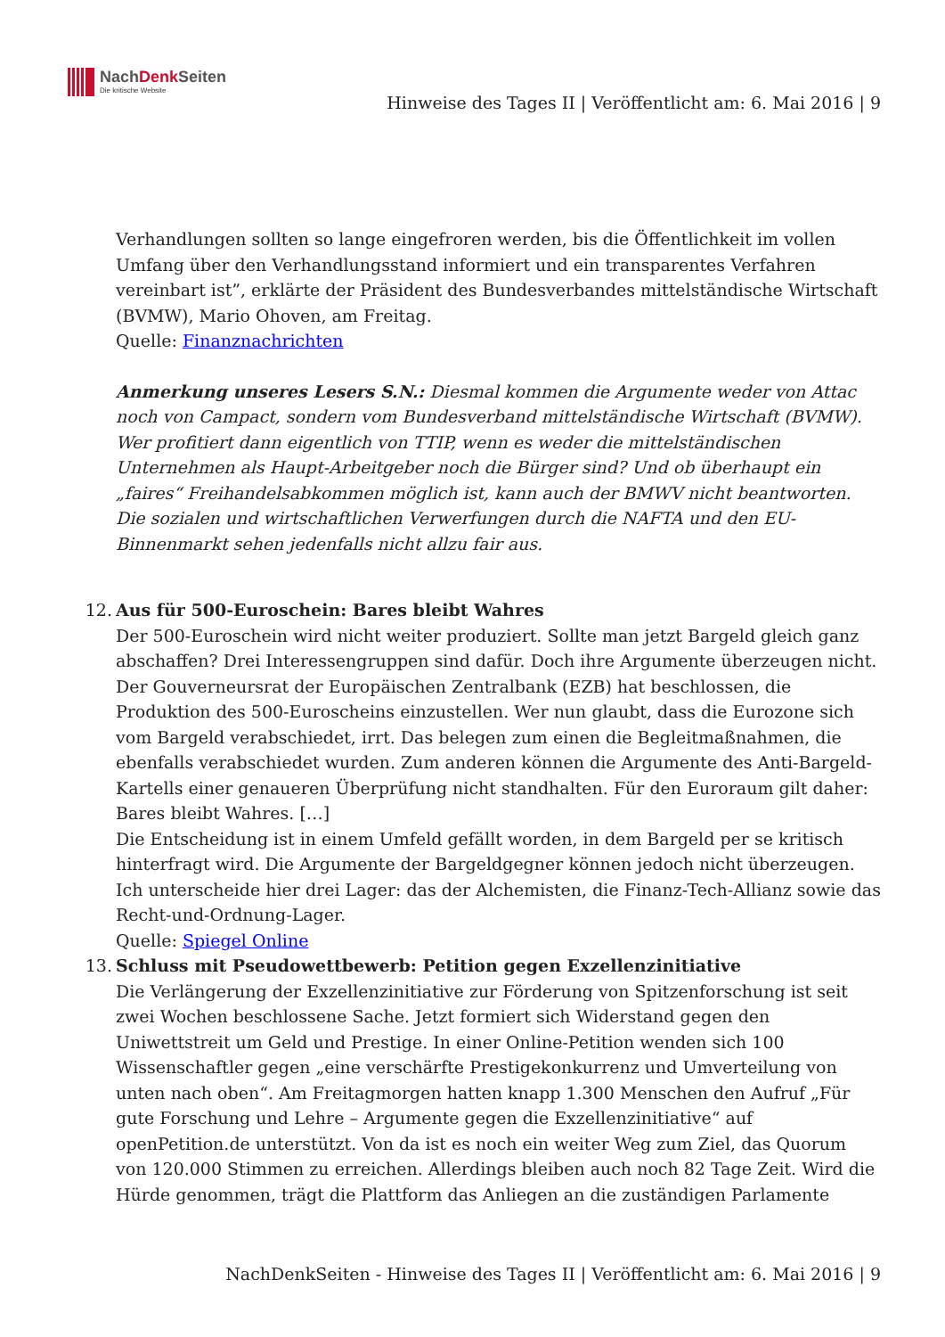NachDenk Seiten
Die kritische Website
Hinweise des Tages II | Veröffentlicht am: 6. Mai 2016 | 9
Verhandlungen sollten so lange eingefroren werden, bis die Öffentlichkeit im vollen Umfang über den Verhandlungsstand informiert und ein transparentes Verfahren vereinbart ist”, erklärte der Präsident des Bundesverbandes mittelständische Wirtschaft (BVMW), Mario Ohoven, am Freitag.
Quelle: Finanznachrichten
Anmerkung unseres Lesers S.N.: Diesmal kommen die Argumente weder von Attac noch von Campact, sondern vom Bundesverband mittelständische Wirtschaft (BVMW). Wer profitiert dann eigentlich von TTIP, wenn es weder die mittelständischen Unternehmen als Haupt-Arbeitgeber noch die Bürger sind? Und ob überhaupt ein „faires“ Freihandelsabkommen möglich ist, kann auch der BMWV nicht beantworten. Die sozialen und wirtschaftlichen Verwerfungen durch die NAFTA und den EU-Binnenmarkt sehen jedenfalls nicht allzu fair aus.
12. Aus für 500-Euroschein: Bares bleibt Wahres
Der 500-Euroschein wird nicht weiter produziert. Sollte man jetzt Bargeld gleich ganz abschaffen? Drei Interessengruppen sind dafür. Doch ihre Argumente überzeugen nicht. Der Gouverneursrat der Europäischen Zentralbank (EZB) hat beschlossen, die Produktion des 500-Euroscheins einzustellen. Wer nun glaubt, dass die Eurozone sich vom Bargeld verabschiedet, irrt. Das belegen zum einen die Begleitmaßnahmen, die ebenfalls verabschiedet wurden. Zum anderen können die Argumente des Anti-Bargeld-Kartells einer genaueren Überprüfung nicht standhalten. Für den Euroraum gilt daher: Bares bleibt Wahres. […]
Die Entscheidung ist in einem Umfeld gefällt worden, in dem Bargeld per se kritisch hinterfragt wird. Die Argumente der Bargeldgegner können jedoch nicht überzeugen. Ich unterscheide hier drei Lager: das der Alchemisten, die Finanz-Tech-Allianz sowie das Recht-und-Ordnung-Lager.
Quelle: Spiegel Online
13. Schluss mit Pseudowettbewerb: Petition gegen Exzellenzinitiative
Die Verlängerung der Exzellenzinitiative zur Förderung von Spitzenforschung ist seit zwei Wochen beschlossene Sache. Jetzt formiert sich Widerstand gegen den Uniwettstreit um Geld und Prestige. In einer Online-Petition wenden sich 100 Wissenschaftler gegen „eine verschärfte Prestigekonkurrenz und Umverteilung von unten nach oben“. Am Freitagmorgen hatten knapp 1.300 Menschen den Aufruf „Für gute Forschung und Lehre – Argumente gegen die Exzellenzinitiative“ auf openPetition.de unterstützt. Von da ist es noch ein weiter Weg zum Ziel, das Quorum von 120.000 Stimmen zu erreichen. Allerdings bleiben auch noch 82 Tage Zeit. Wird die Hürde genommen, trägt die Plattform das Anliegen an die zuständigen Parlamente
NachDenkSeiten - Hinweise des Tages II | Veröffentlicht am: 6. Mai 2016 | 9